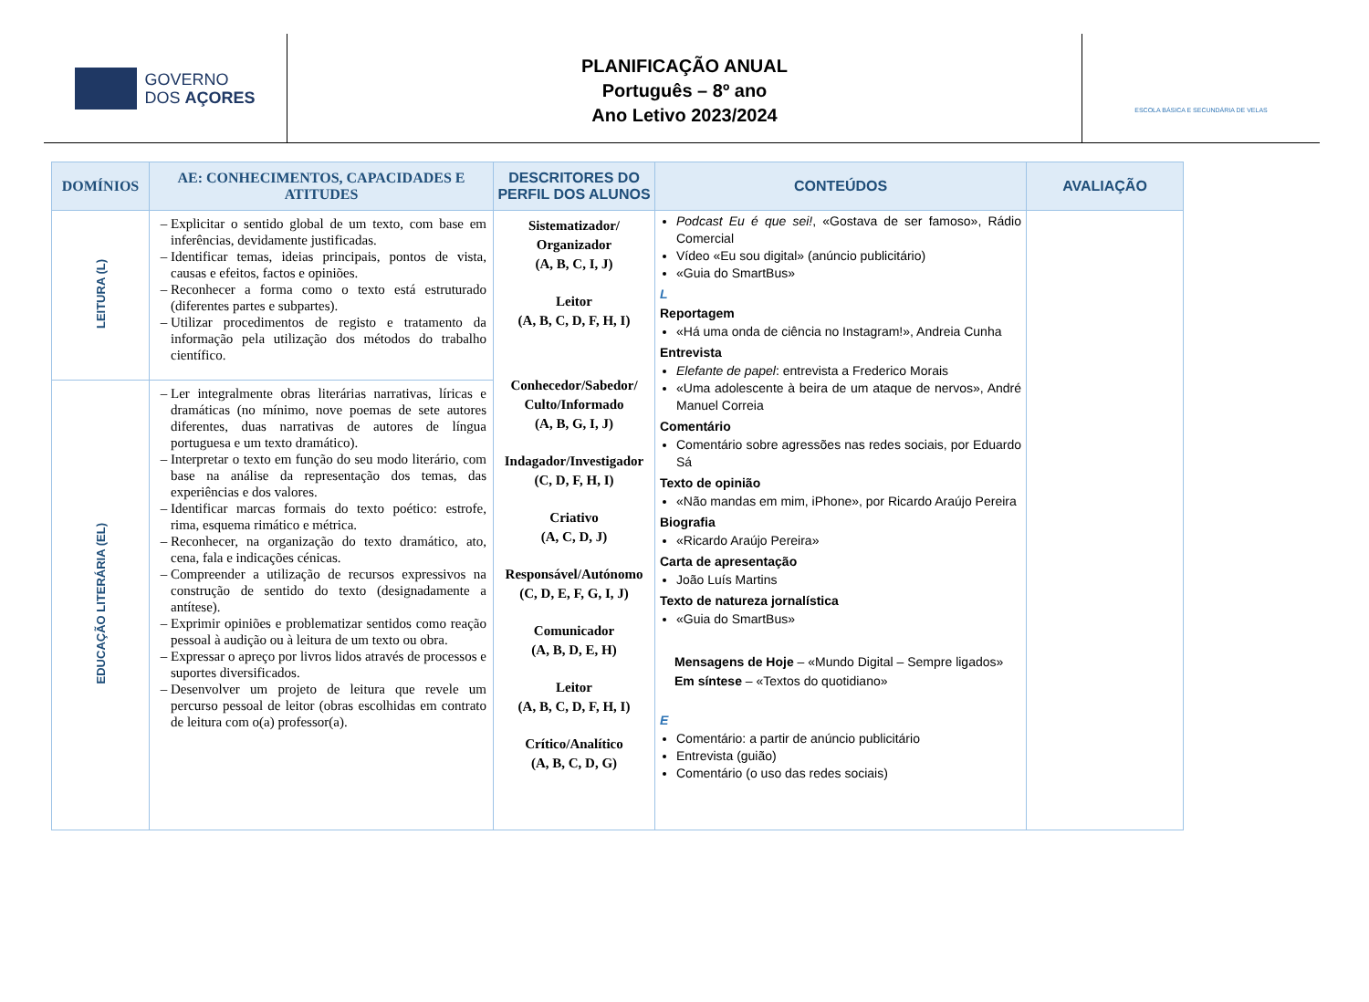GOVERNO
DOS AÇORES
PLANIFICAÇÃO ANUAL
Português – 8º ano
Ano Letivo 2023/2024
ESCOLA BÁSICA E SECUNDÁRIA DE VELAS
| DOMÍNIOS | AE: CONHECIMENTOS, CAPACIDADES E ATITUDES | DESCRITORES DO PERFIL DOS ALUNOS | CONTEÚDOS | AVALIAÇÃO |
| --- | --- | --- | --- | --- |
| LEITURA (L) | Explicitar o sentido global de um texto, com base em inferências, devidamente justificadas. Identificar temas, ideias principais, pontos de vista, causas e efeitos, factos e opiniões. Reconhecer a forma como o texto está estruturado (diferentes partes e subpartes). Utilizar procedimentos de registo e tratamento da informação pela utilização dos métodos do trabalho científico. | Sistematizador/ Organizador (A, B, C, I, J) Leitor (A, B, C, D, F, H, I) Conhecedor/Sabedor/ Culto/Informado (A, B, G, I, J) Indagador/Investigador (C, D, F, H, I) Criativo (A, C, D, J) Responsável/Autónomo (C, D, E, F, G, I, J) Comunicador (A, B, D, E, H) Leitor (A, B, C, D, F, H, I) Crítico/Analítico (A, B, C, D, G) | Podcast Eu é que sei! , «Gostava de ser famoso», Rádio Comercial Vídeo «Eu sou digital» (anúncio publicitário) «Guia do SmartBus» L Reportagem «Há uma onda de ciência no Instagram!», Andreia Cunha Entrevista Elefante de papel : entrevista a Frederico Morais «Uma adolescente à beira de um ataque de nervos», André Manuel Correia Comentário Comentário sobre agressões nas redes sociais, por Eduardo Sá Texto de opinião «Não mandas em mim, iPhone», por Ricardo Araújo Pereira Biografia «Ricardo Araújo Pereira» Carta de apresentação João Luís Martins Texto de natureza jornalística «Guia do SmartBus» Mensagens de Hoje – «Mundo Digital – Sempre ligados» Em síntese – «Textos do quotidiano» E Comentário: a partir de anúncio publicitário Entrevista (guião) Comentário (o uso das redes sociais) | |
| EDUCAÇÃO LITERÁRIA (EL) | Ler integralmente obras literárias narrativas, líricas e dramáticas (no mínimo, nove poemas de sete autores diferentes, duas narrativas de autores de língua portuguesa e um texto dramático). Interpretar o texto em função do seu modo literário, com base na análise da representação dos temas, das experiências e dos valores. Identificar marcas formais do texto poético: estrofe, rima, esquema rimático e métrica. Reconhecer, na organização do texto dramático, ato, cena, fala e indicações cénicas. Compreender a utilização de recursos expressivos na construção de sentido do texto (designadamente a antítese). Exprimir opiniões e problematizar sentidos como reação pessoal à audição ou à leitura de um texto ou obra. Expressar o apreço por livros lidos através de processos e suportes diversificados. Desenvolver um projeto de leitura que revele um percurso pessoal de leitor (obras escolhidas em contrato de leitura com o(a) professor(a). | | | |